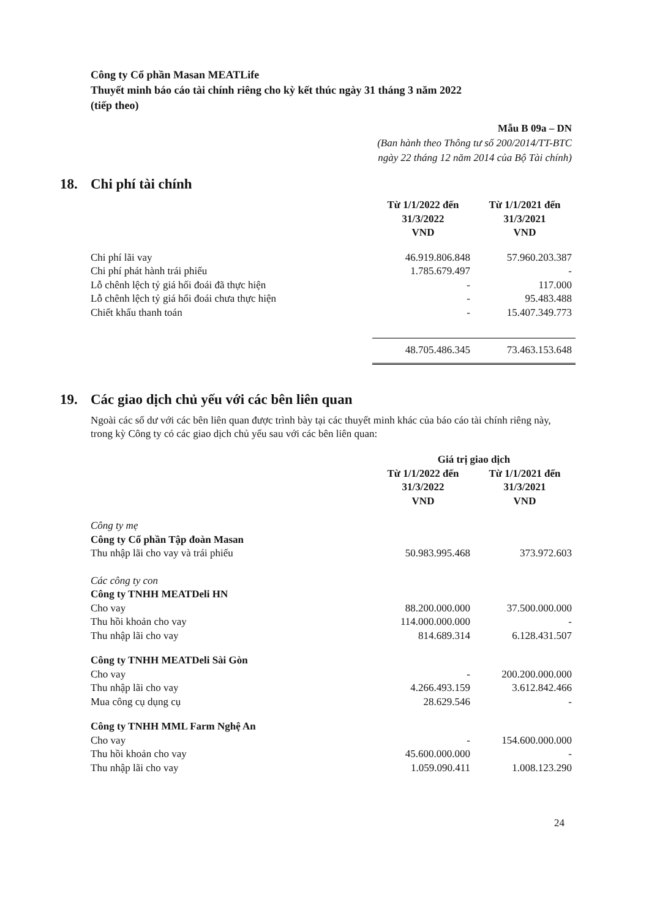Công ty Cổ phần Masan MEATLife
Thuyết minh báo cáo tài chính riêng cho kỳ kết thúc ngày 31 tháng 3 năm 2022
(tiếp theo)
Mẫu B 09a – DN
(Ban hành theo Thông tư số 200/2014/TT-BTC
ngày 22 tháng 12 năm 2014 của Bộ Tài chính)
18. Chi phí tài chính
| | Từ 1/1/2022 đến 31/3/2022 VND | Từ 1/1/2021 đến 31/3/2021 VND |
| Chi phí lãi vay | 46.919.806.848 | 57.960.203.387 |
| Chi phí phát hành trái phiếu | 1.785.679.497 | - |
| Lỗ chênh lệch tỷ giá hối đoái đã thực hiện | - | 117.000 |
| Lỗ chênh lệch tỷ giá hối đoái chưa thực hiện | - | 95.483.488 |
| Chiết khấu thanh toán | - | 15.407.349.773 |
| | 48.705.486.345 | 73.463.153.648 |
19. Các giao dịch chủ yếu với các bên liên quan
Ngoài các số dư với các bên liên quan được trình bày tại các thuyết minh khác của báo cáo tài chính riêng này, trong kỳ Công ty có các giao dịch chủ yếu sau với các bên liên quan:
| | Giá trị giao dịch | |
| | Từ 1/1/2022 đến 31/3/2022 VND | Từ 1/1/2021 đến 31/3/2021 VND |
| Công ty mẹ | | |
| Công ty Cổ phần Tập đoàn Masan | | |
| Thu nhập lãi cho vay và trái phiếu | 50.983.995.468 | 373.972.603 |
| Các công ty con | | |
| Công ty TNHH MEATDeli HN | | |
| Cho vay | 88.200.000.000 | 37.500.000.000 |
| Thu hồi khoản cho vay | 114.000.000.000 | - |
| Thu nhập lãi cho vay | 814.689.314 | 6.128.431.507 |
| Công ty TNHH MEATDeli Sài Gòn | | |
| Cho vay | - | 200.200.000.000 |
| Thu nhập lãi cho vay | 4.266.493.159 | 3.612.842.466 |
| Mua công cụ dụng cụ | 28.629.546 | - |
| Công ty TNHH MML Farm Nghệ An | | |
| Cho vay | - | 154.600.000.000 |
| Thu hồi khoản cho vay | 45.600.000.000 | - |
| Thu nhập lãi cho vay | 1.059.090.411 | 1.008.123.290 |
24